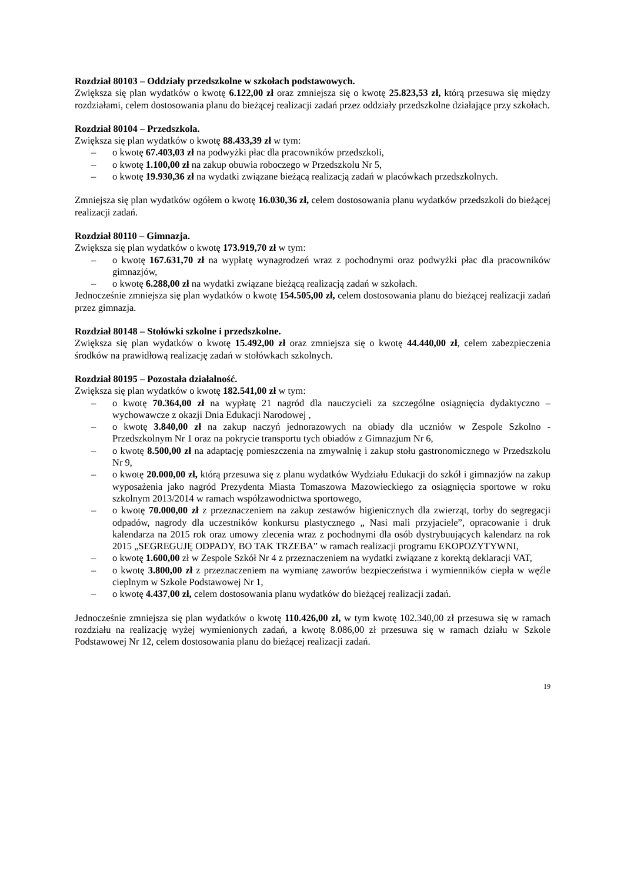Rozdział 80103 – Oddziały przedszkolne w szkołach podstawowych.
Zwiększa się plan wydatków o kwotę 6.122,00 zł oraz zmniejsza się o kwotę 25.823,53 zł, którą przesuwa się między rozdziałami, celem dostosowania planu do bieżącej realizacji zadań przez oddziały przedszkolne działające przy szkołach.
Rozdział 80104 – Przedszkola.
Zwiększa się plan wydatków o kwotę 88.433,39 zł w tym:
– o kwotę 67.403,03 zł na podwyżki płac dla pracowników przedszkoli,
– o kwotę 1.100,00 zł na zakup obuwia roboczego w Przedszkolu Nr 5,
– o kwotę 19.930,36 zł na wydatki związane bieżącą realizacją zadań w placówkach przedszkolnych.
Zmniejsza się plan wydatków ogółem o kwotę 16.030,36 zł, celem dostosowania planu wydatków przedszkoli do bieżącej realizacji zadań.
Rozdział 80110 – Gimnazja.
Zwiększa się plan wydatków o kwotę 173.919,70 zł w tym:
– o kwotę 167.631,70 zł na wypłatę wynagrodzeń wraz z pochodnymi oraz podwyżki płac dla pracowników gimnazjów,
– o kwotę 6.288,00 zł na wydatki związane bieżącą realizacją zadań w szkołach.
Jednocześnie zmniejsza się plan wydatków o kwotę 154.505,00 zł, celem dostosowania planu do bieżącej realizacji zadań przez gimnazja.
Rozdział 80148 – Stołówki szkolne i przedszkolne.
Zwiększa się plan wydatków o kwotę 15.492,00 zł oraz zmniejsza się o kwotę 44.440,00 zł, celem zabezpieczenia środków na prawidłową realizację zadań w stołówkach szkolnych.
Rozdział 80195 – Pozostała działalność.
Zwiększa się plan wydatków o kwotę 182.541,00 zł w tym:
– o kwotę 70.364,00 zł na wypłatę 21 nagród dla nauczycieli za szczególne osiągnięcia dydaktyczno – wychowawcze z okazji Dnia Edukacji Narodowej ,
– o kwotę 3.840,00 zł na zakup naczyń jednorazowych na obiady dla uczniów w Zespole Szkolno - Przedszkolnym Nr 1 oraz na pokrycie transportu tych obiadów z Gimnazjum Nr 6,
– o kwotę 8.500,00 zł na adaptację pomieszczenia na zmywalnię i zakup stołu gastronomicznego w Przedszkolu Nr 9,
– o kwotę 20.000,00 zł, którą przesuwa się z planu wydatków Wydziału Edukacji do szkół i gimnazjów na zakup wyposażenia jako nagród Prezydenta Miasta Tomaszowa Mazowieckiego za osiągnięcia sportowe w roku szkolnym 2013/2014 w ramach współzawodnictwa sportowego,
– o kwotę 70.000,00 zł z przeznaczeniem na zakup zestawów higienicznych dla zwierząt, torby do segregacji odpadów, nagrody dla uczestników konkursu plastycznego „ Nasi mali przyjaciele”, opracowanie i druk kalendarza na 2015 rok oraz umowy zlecenia wraz z pochodnymi dla osób dystrybuujących kalendarz na rok 2015 „SEGREGUJĘ ODPADY, BO TAK TRZEBA” w ramach realizacji programu EKOPOZYTYWNI,
– o kwotę 1.600,00 zł w Zespole Szkół Nr 4 z przeznaczeniem na wydatki związane z korektą deklaracji VAT,
– o kwotę 3.800,00 zł z przeznaczeniem na wymianę zaworów bezpieczeństwa i wymienników ciepła w węźle cieplnym w Szkole Podstawowej Nr 1,
– o kwotę 4.437,00 zł, celem dostosowania planu wydatków do bieżącej realizacji zadań.
Jednocześnie zmniejsza się plan wydatków o kwotę 110.426,00 zł, w tym kwotę 102.340,00 zł przesuwa się w ramach rozdziału na realizację wyżej wymienionych zadań, a kwotę 8.086,00 zł przesuwa się w ramach działu w Szkole Podstawowej Nr 12, celem dostosowania planu do bieżącej realizacji zadań.
19